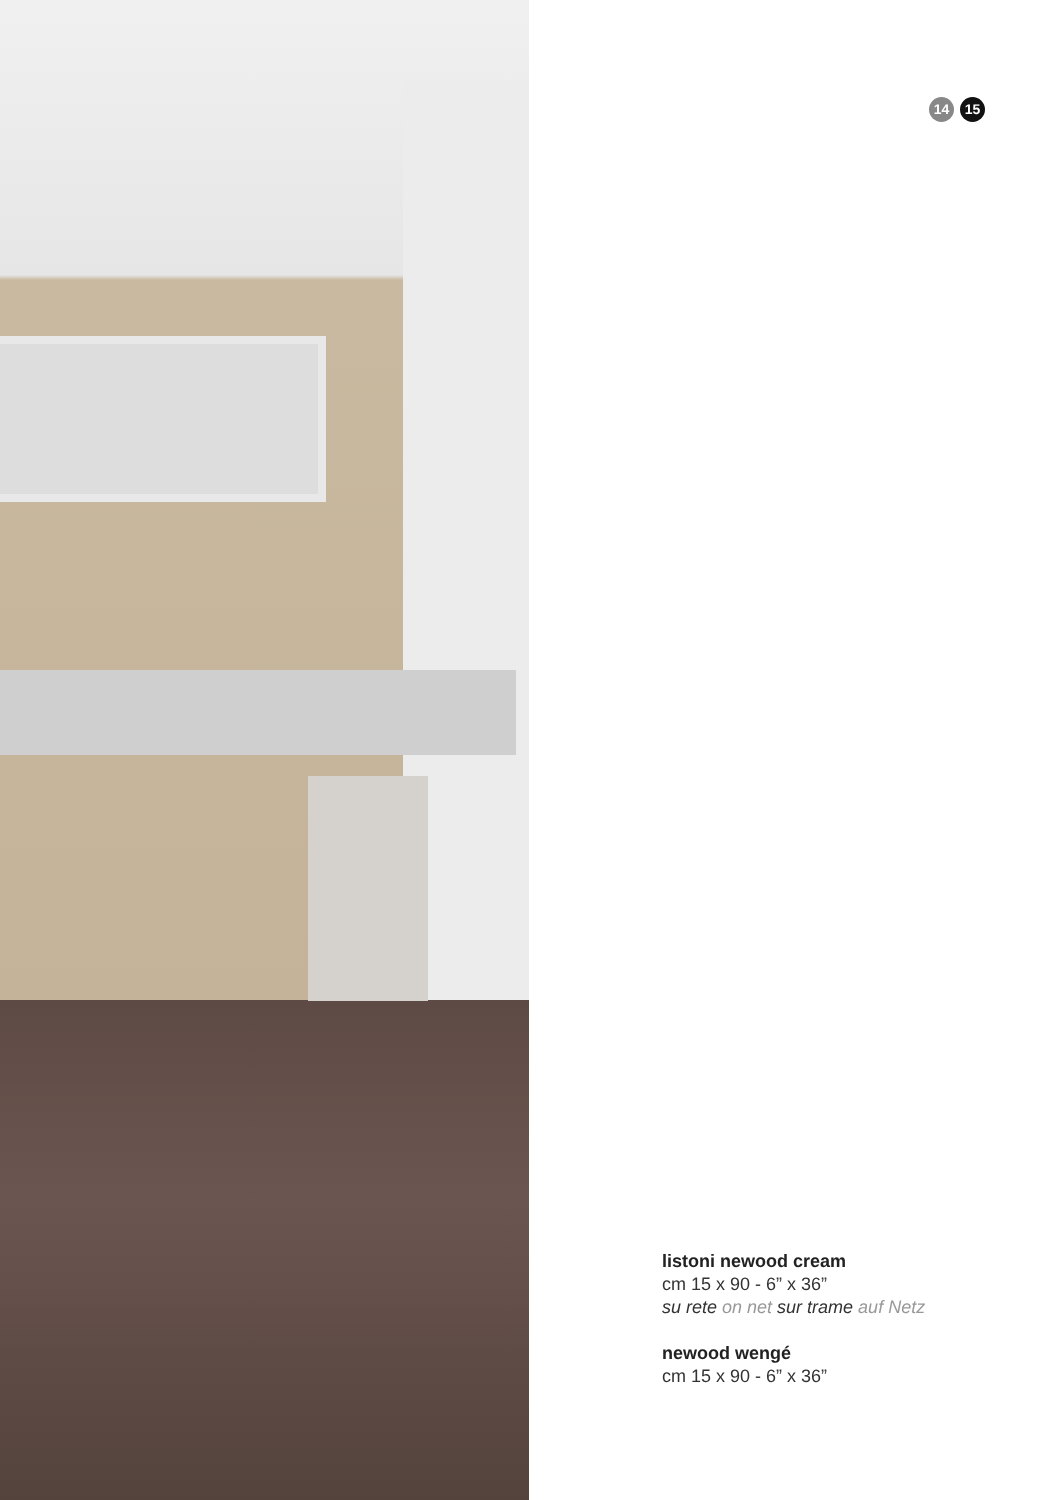14 15
listoni newood cream
cm 15 x 90 - 6” x 36”
su rete on net sur trame auf Netz
newood wengé
cm 15 x 90 - 6” x 36”